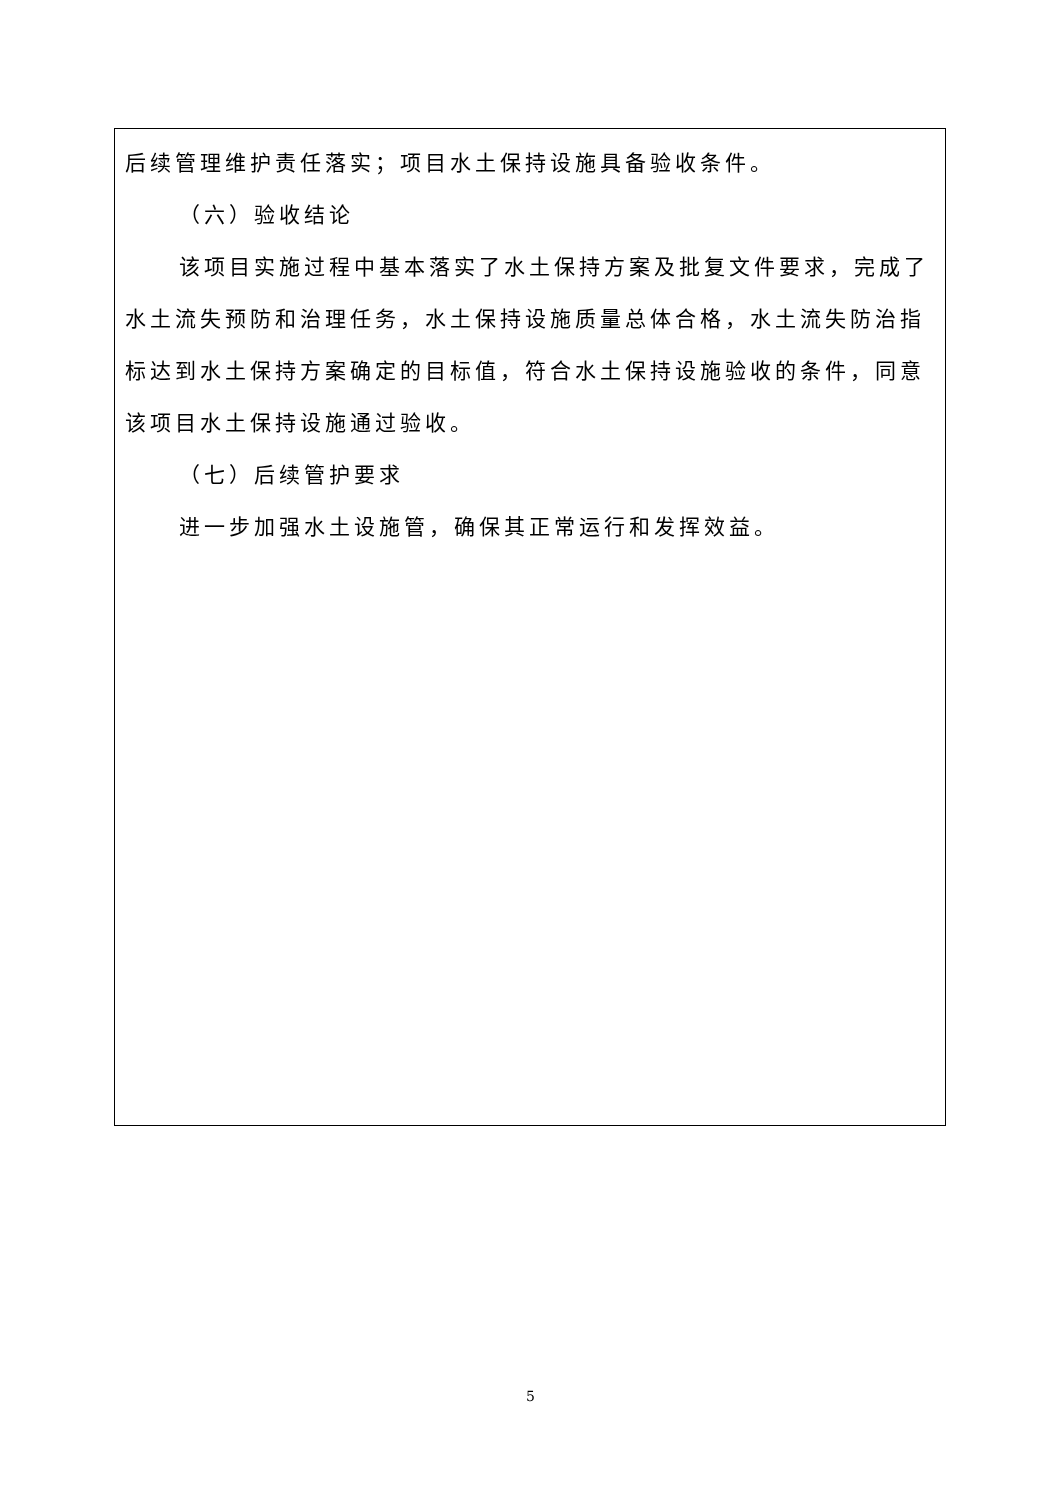| 后续管理维护责任落实；项目水土保持设施具备验收条件。 （六）验收结论 该项目实施过程中基本落实了水土保持方案及批复文件要求，完成了水土流失预防和治理任务，水土保持设施质量总体合格，水土流失防治指标达到水土保持方案确定的目标值，符合水土保持设施验收的条件，同意该项目水土保持设施通过验收。 （七）后续管护要求 进一步加强水土设施管，确保其正常运行和发挥效益。 |
5